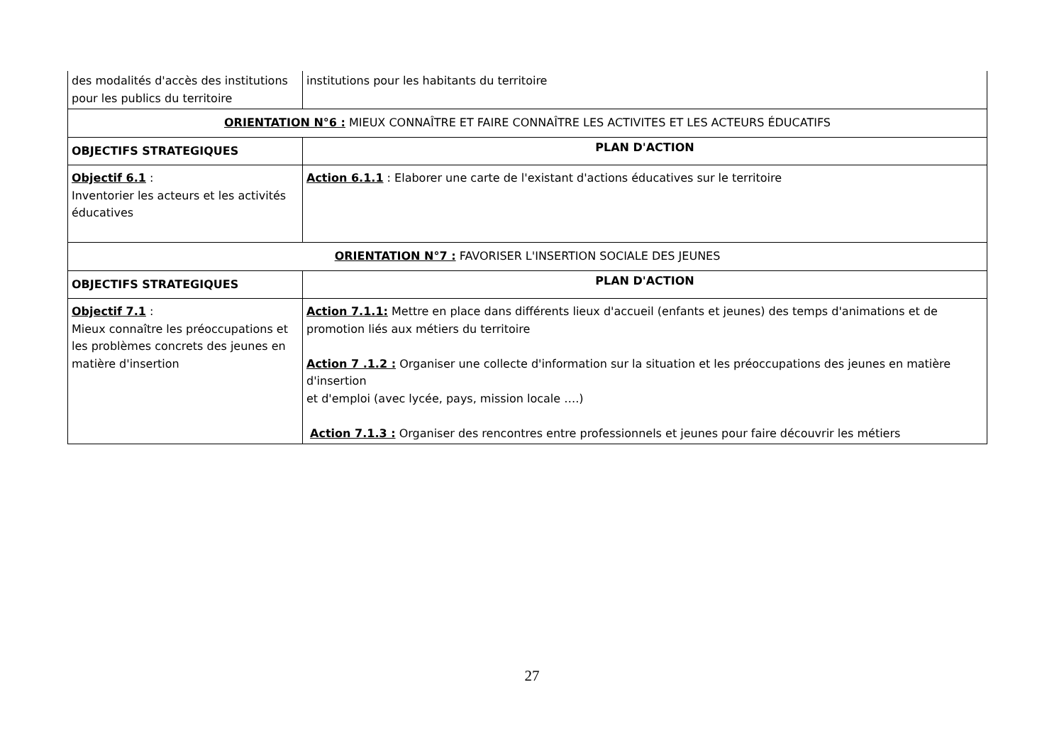| des modalités d'accès des institutions pour les publics du territoire | institutions pour les habitants du territoire |
| ORIENTATION N°6 : MIEUX CONNAÎTRE ET FAIRE CONNAÎTRE LES ACTIVITES ET LES ACTEURS ÉDUCATIFS | |
| OBJECTIFS STRATEGIQUES | PLAN D'ACTION |
| Objectif 6.1 : Inventorier les acteurs et les activités éducatives | Action 6.1.1 : Elaborer une carte de l'existant d'actions éducatives sur le territoire |
| ORIENTATION N°7 : FAVORISER L'INSERTION SOCIALE DES JEUNES | |
| OBJECTIFS STRATEGIQUES | PLAN D'ACTION |
| Objectif 7.1 : Mieux connaître les préoccupations et les problèmes concrets des jeunes en matière d'insertion | Action 7.1.1: Mettre en place dans différents lieux d'accueil (enfants et jeunes) des temps d'animations et de promotion liés aux métiers du territoire Action 7 .1.2 : Organiser une collecte d'information sur la situation et les préoccupations des jeunes en matière d'insertion et d'emploi (avec lycée, pays, mission locale ….) Action 7.1.3 : Organiser des rencontres entre professionnels et jeunes pour faire découvrir les métiers |
27